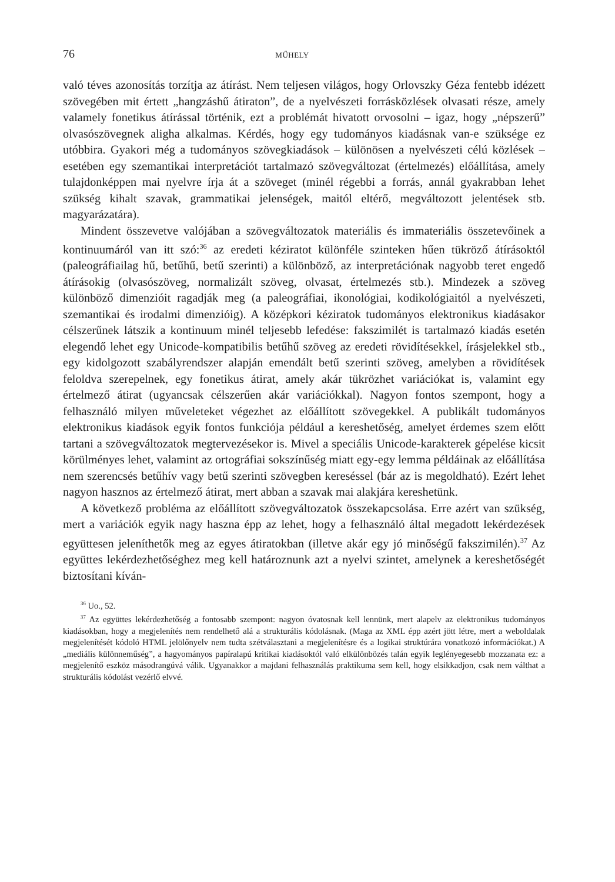76 MŰHELY
való téves azonosítás torzítja az átírást. Nem teljesen világos, hogy Orlovszky Géza fentebb idézett szövegében mit értett „hangzáshű átiraton”, de a nyelvészeti forrásközlések olvasati része, amely valamely fonetikus átírással történik, ezt a problémát hivatott orvosolni – igaz, hogy „népszerű” olvasószövegnek aligha alkalmas. Kérdés, hogy egy tudományos kiadásnak van-e szüksége ez utóbbira. Gyakori még a tudományos szövegkiadások – különösen a nyelvészeti célú közlések – esetében egy szemantikai interpretációt tartalmazó szövegváltozat (értelmezés) előállítása, amely tulajdonképpen mai nyelvre írja át a szöveget (minél régebbi a forrás, annál gyakrabban lehet szükség kihalt szavak, grammatikai jelenségek, maitól eltérő, megváltozott jelentések stb. magyarázatára).
Mindent összevetve valójában a szövegváltozatok materiális és immateriális összetevőinek a kontinuumáról van itt szó:<sup>36</sup> az eredeti kéziratot különféle szinteken hűen tükröző átírásoktól (paleográfiailag hű, betűhű, betű szerinti) a különböző, az interpretációnak nagyobb teret engedő átírásokig (olvasószöveg, normalizált szöveg, olvasat, értelmezés stb.). Mindezek a szöveg különböző dimenzióit ragadják meg (a paleográfiai, ikonológiai, kodikológiaitól a nyelvészeti, szemantikai és irodalmi dimenzióig). A középkori kéziratok tudományos elektronikus kiadásakor célszerűnek látszik a kontinuum minél teljesebb lefedése: fakszimilét is tartalmazó kiadás esetén elegendő lehet egy Unicode-kompatibilis betűhű szöveg az eredeti rövidítésekkel, írásjelekkel stb., egy kidolgozott szabályrendszer alapján emendált betű szerinti szöveg, amelyben a rövidítések feloldva szerepelnek, egy fonetikus átirat, amely akár tükrözhet variációkat is, valamint egy értelmező átirat (ugyancsak célszerűen akár variációkkal). Nagyon fontos szempont, hogy a felhasználó milyen műveleteket végezhet az előállított szövegekkel. A publikált tudományos elektronikus kiadások egyik fontos funkciója például a kereshetőség, amelyet érdemes szem előtt tartani a szövegváltozatok megtervezésekor is. Mivel a speciális Unicode-karakterek gépelése kicsit körülményes lehet, valamint az ortográfiai sokszínűség miatt egy-egy lemma példáinak az előállítása nem szerencsés betűhív vagy betű szerinti szövegben kereséssel (bár az is megoldható). Ezért lehet nagyon hasznos az értelmező átirat, mert abban a szavak mai alakjára kereshetünk.
A következő probléma az előállított szövegváltozatok összekapcsolása. Erre azért van szükség, mert a variációk egyik nagy haszna épp az lehet, hogy a felhasználó által megadott lekérdezések együttesen jeleníthetők meg az egyes átiratokban (illetve akár egy jó minőségű fakszimilén).<sup>37</sup> Az együttes lekérdezhetőséghez meg kell határoznunk azt a nyelvi szintet, amelynek a kereshetőségét biztosítani kíván-
<sup>36</sup> Uo., 52.
<sup>37</sup> Az együttes lekérdezhetőség a fontosabb szempont: nagyon óvatosnak kell lennünk, mert alapelv az elektronikus tudományos kiadásokban, hogy a megjelenítés nem rendelhető alá a strukturális kódolásnak. (Maga az XML épp azért jött létre, mert a weboldalak megjelenítését kódoló HTML jelölőnyelv nem tudta szétválasztani a megjelenítésre és a logikai struktúrára vonatkozó információkat.) A „mediális különneműség”, a hagyományos papíralapú kritikai kiadásoktól való elkülönbözés talán egyik leglényegesebb mozzanata ez: a megjelenítő eszköz másodrangúvá válik. Ugyanakkor a majdani felhasználás praktikuma sem kell, hogy elsikkadjon, csak nem válthat a strukturális kódolást vezérlő elvvé.